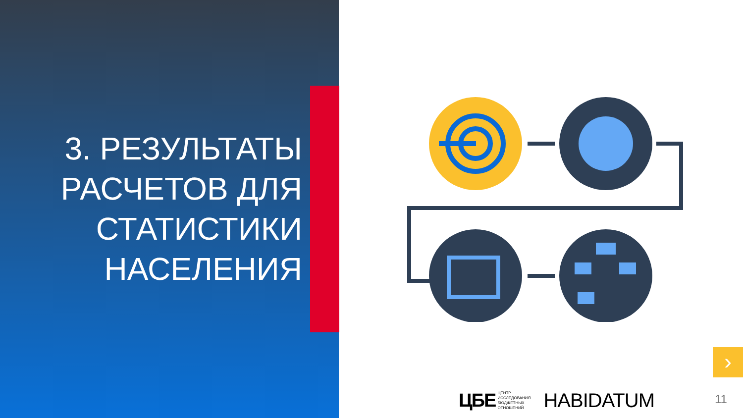3. РЕЗУЛЬТАТЫ РАСЧЕТОВ ДЛЯ СТАТИСТИКИ НАСЕЛЕНИЯ
›
ЦБЕ ЦЕНТР
ИССЛЕДОВАНИЯ
БЮДЖЕТНЫХ
ОТНОШЕНИЙ
HABIDATUM
11